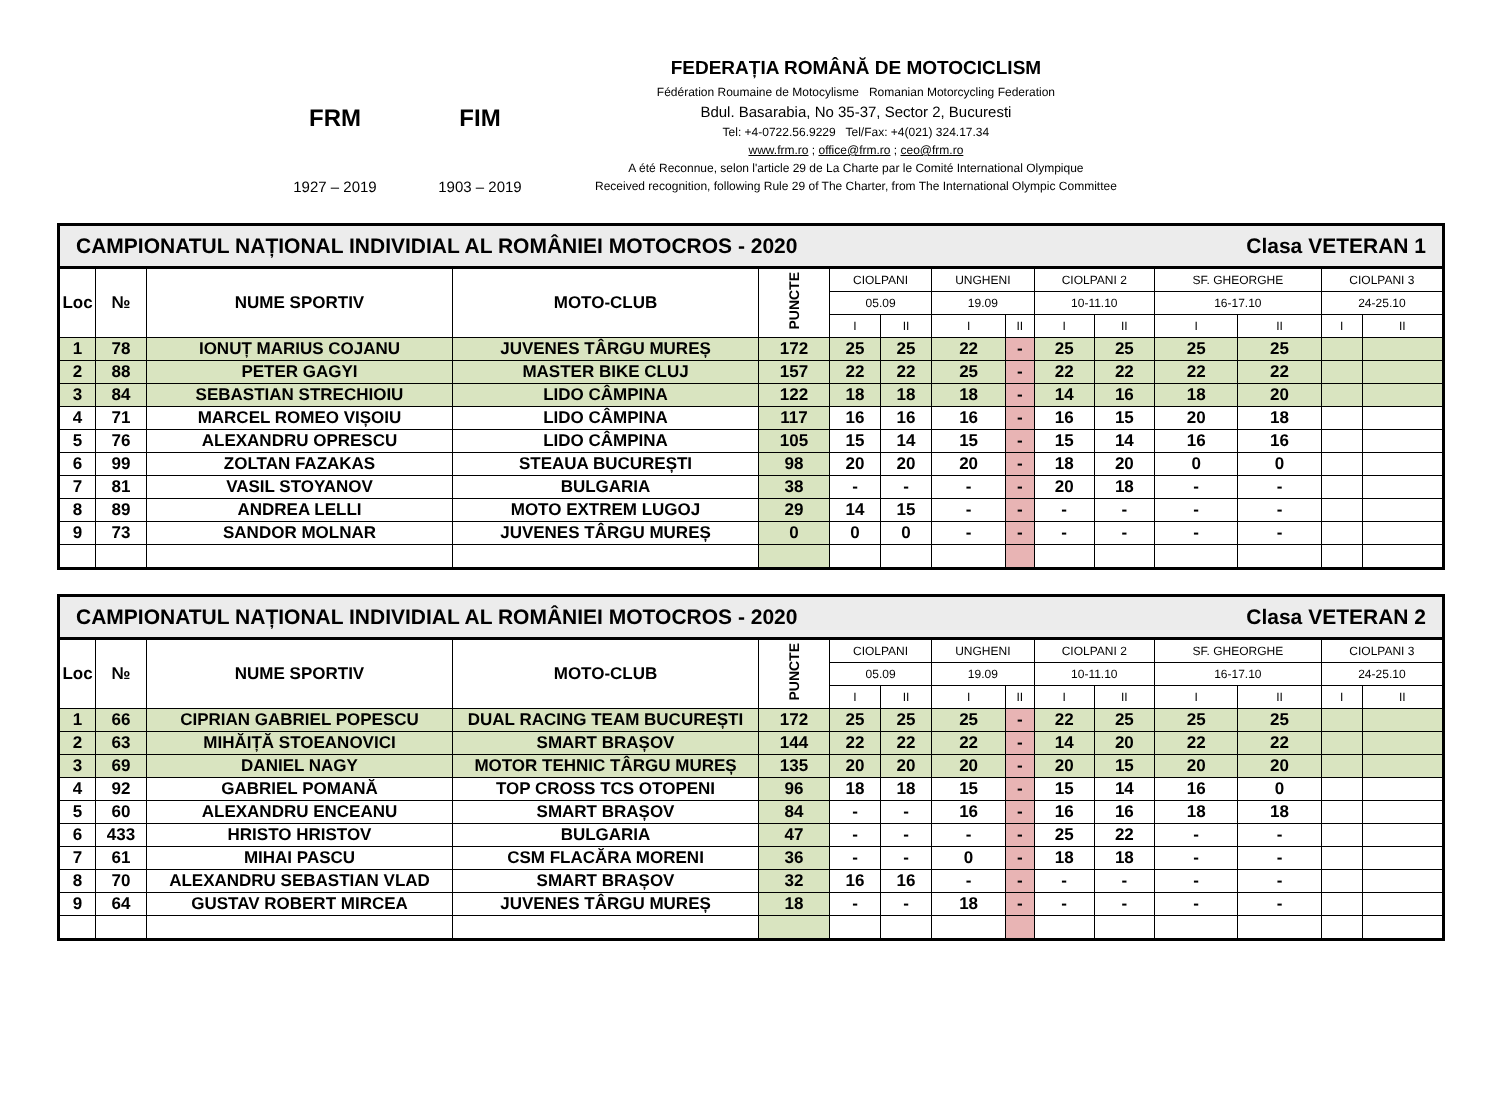FRM
1927 – 2019
FIM
1903 – 2019
FEDERAȚIA ROMÂNĂ DE MOTOCICLISM
Fédération Roumaine de Motocylisme Romanian Motorcycling Federation
Bdul. Basarabia, No 35-37, Sector 2, Bucuresti
Tel: +4-0722.56.9229 Tel/Fax: +4(021) 324.17.34
www.frm.ro ; office@frm.ro ; ceo@frm.ro
A été Reconnue, selon l'article 29 de La Charte par le Comité International Olympique
Received recognition, following Rule 29 of The Charter, from The International Olympic Committee
| CAMPIONATUL NAȚIONAL INDIVIDIAL AL ROMÂNIEI MOTOCROS - 2020 Clasa VETERAN 1 | | | | | | | | | | | | | | |
| Loc | № | NUME SPORTIV | MOTO-CLUB | PUNCTE | CIOLPANI | | UNGHENI | | CIOLPANI 2 | | SF. GHEORGHE | | CIOLPANI 3 | |
| | | | | | 05.09 | | 19.09 | | 10-11.10 | | 16-17.10 | | 24-25.10 | |
| | | | | | I | II | I | II | I | II | I | II | I | II |
| 1 | 78 | IONUȚ MARIUS COJANU | JUVENES TÂRGU MUREȘ | 172 | 25 | 25 | 22 | - | 25 | 25 | 25 | 25 | | |
| 2 | 88 | PETER GAGYI | MASTER BIKE CLUJ | 157 | 22 | 22 | 25 | - | 22 | 22 | 22 | 22 | | |
| 3 | 84 | SEBASTIAN STRECHIOIU | LIDO CÂMPINA | 122 | 18 | 18 | 18 | - | 14 | 16 | 18 | 20 | | |
| 4 | 71 | MARCEL ROMEO VIȘOIU | LIDO CÂMPINA | 117 | 16 | 16 | 16 | - | 16 | 15 | 20 | 18 | | |
| 5 | 76 | ALEXANDRU OPRESCU | LIDO CÂMPINA | 105 | 15 | 14 | 15 | - | 15 | 14 | 16 | 16 | | |
| 6 | 99 | ZOLTAN FAZAKAS | STEAUA BUCUREȘTI | 98 | 20 | 20 | 20 | - | 18 | 20 | 0 | 0 | | |
| 7 | 81 | VASIL STOYANOV | BULGARIA | 38 | - | - | - | - | 20 | 18 | - | - | | |
| 8 | 89 | ANDREA LELLI | MOTO EXTREM LUGOJ | 29 | 14 | 15 | - | - | - | - | - | - | | |
| 9 | 73 | SANDOR MOLNAR | JUVENES TÂRGU MUREȘ | 0 | 0 | 0 | - | - | - | - | - | - | | |
| CAMPIONATUL NAȚIONAL INDIVIDIAL AL ROMÂNIEI MOTOCROS - 2020 Clasa VETERAN 2 | | | | | | | | | | | | | | |
| Loc | № | NUME SPORTIV | MOTO-CLUB | PUNCTE | CIOLPANI | | UNGHENI | | CIOLPANI 2 | | SF. GHEORGHE | | CIOLPANI 3 | |
| | | | | | 05.09 | | 19.09 | | 10-11.10 | | 16-17.10 | | 24-25.10 | |
| | | | | | I | II | I | II | I | II | I | II | I | II |
| 1 | 66 | CIPRIAN GABRIEL POPESCU | DUAL RACING TEAM BUCUREȘTI | 172 | 25 | 25 | 25 | - | 22 | 25 | 25 | 25 | | |
| 2 | 63 | MIHĂIȚĂ STOEANOVICI | SMART BRAȘOV | 144 | 22 | 22 | 22 | - | 14 | 20 | 22 | 22 | | |
| 3 | 69 | DANIEL NAGY | MOTOR TEHNIC TÂRGU MUREȘ | 135 | 20 | 20 | 20 | - | 20 | 15 | 20 | 20 | | |
| 4 | 92 | GABRIEL POMANĂ | TOP CROSS TCS OTOPENI | 96 | 18 | 18 | 15 | - | 15 | 14 | 16 | 0 | | |
| 5 | 60 | ALEXANDRU ENCEANU | SMART BRAȘOV | 84 | - | - | 16 | - | 16 | 16 | 18 | 18 | | |
| 6 | 433 | HRISTO HRISTOV | BULGARIA | 47 | - | - | - | - | 25 | 22 | - | - | | |
| 7 | 61 | MIHAI PASCU | CSM FLACĂRA MORENI | 36 | - | - | 0 | - | 18 | 18 | - | - | | |
| 8 | 70 | ALEXANDRU SEBASTIAN VLAD | SMART BRAȘOV | 32 | 16 | 16 | - | - | - | - | - | - | | |
| 9 | 64 | GUSTAV ROBERT MIRCEA | JUVENES TÂRGU MUREȘ | 18 | - | - | 18 | - | - | - | - | - | | |